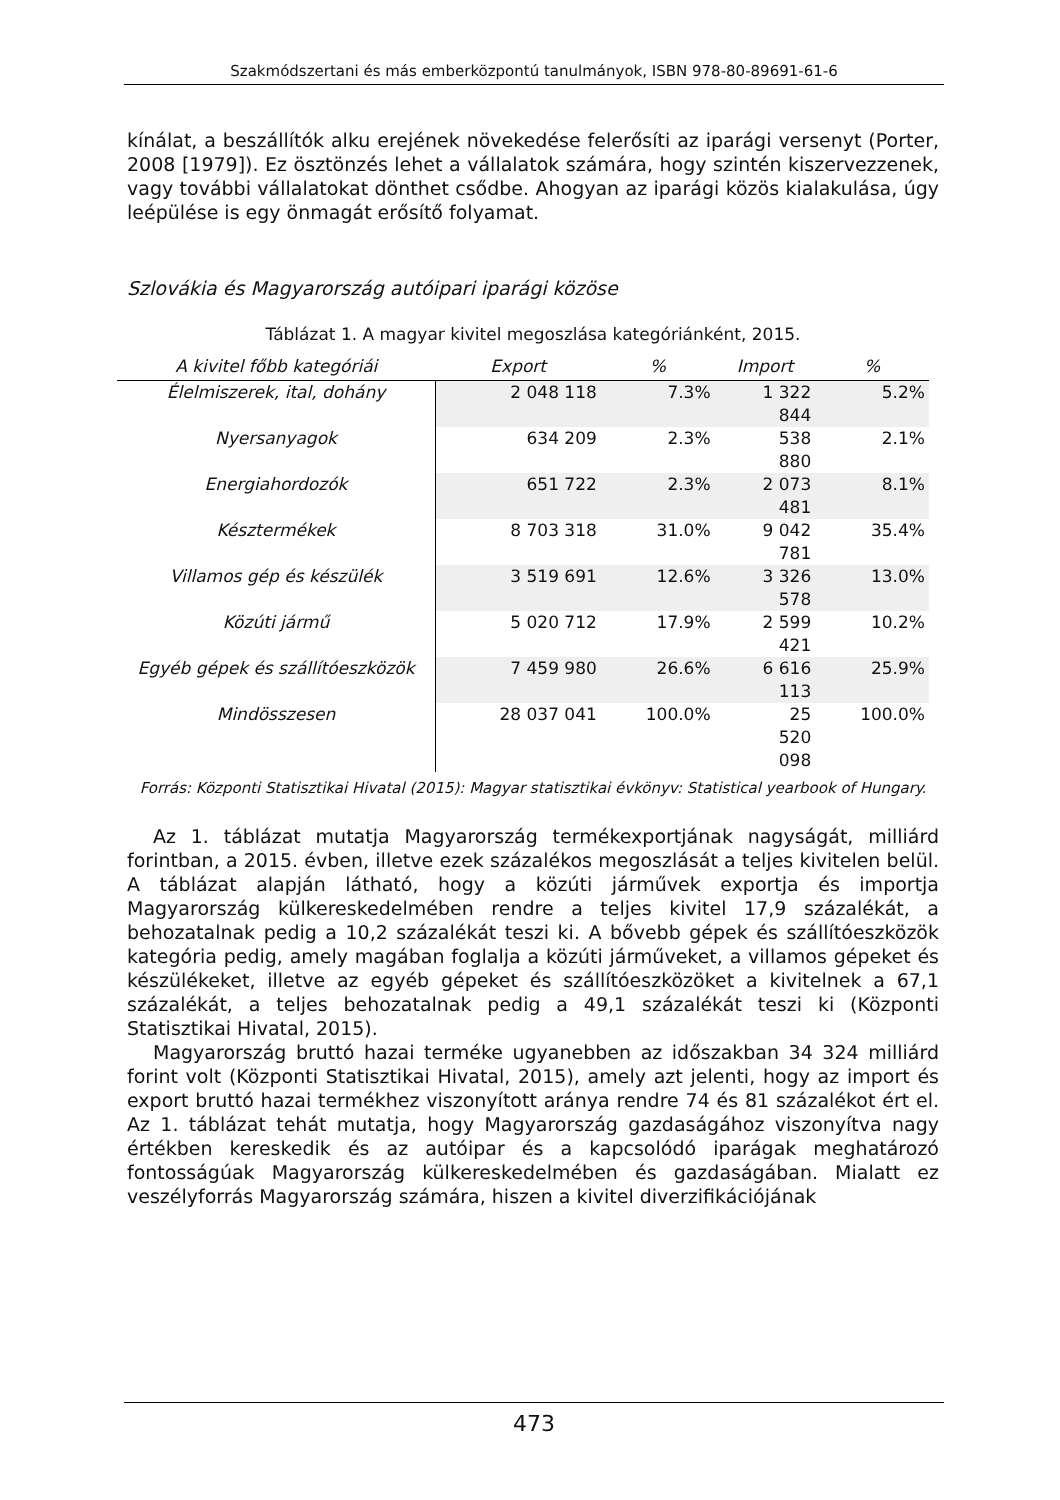Szakmódszertani és más emberközpontú tanulmányok, ISBN 978-80-89691-61-6
kínálat, a beszállítók alku erejének növekedése felerősíti az iparági versenyt (Porter, 2008 [1979]). Ez ösztönzés lehet a vállalatok számára, hogy szintén kiszervezzenek, vagy további vállalatokat dönthet csődbe. Ahogyan az iparági közös kialakulása, úgy leépülése is egy önmagát erősítő folyamat.
Szlovákia és Magyarország autóipari iparági közöse
Táblázat 1. A magyar kivitel megoszlása kategóriánként, 2015.
| A kivitel főbb kategóriái | Export | % | Import | % |
| --- | --- | --- | --- | --- |
| Élelmiszerek, ital, dohány | 2 048 118 | 7.3% | 1 322 844 | 5.2% |
| Nyersanyagok | 634 209 | 2.3% | 538 880 | 2.1% |
| Energiahordozók | 651 722 | 2.3% | 2 073 481 | 8.1% |
| Késztermékek | 8 703 318 | 31.0% | 9 042 781 | 35.4% |
| Villamos gép és készülék | 3 519 691 | 12.6% | 3 326 578 | 13.0% |
| Közúti jármű | 5 020 712 | 17.9% | 2 599 421 | 10.2% |
| Egyéb gépek és szállítóeszközök | 7 459 980 | 26.6% | 6 616 113 | 25.9% |
| Mindösszesen | 28 037 041 | 100.0% | 25 520 098 | 100.0% |
Forrás: Központi Statisztikai Hivatal (2015): Magyar statisztikai évkönyv: Statistical yearbook of Hungary.
Az 1. táblázat mutatja Magyarország termékexportjának nagyságát, milliárd forintban, a 2015. évben, illetve ezek százalékos megoszlását a teljes kivitelen belül. A táblázat alapján látható, hogy a közúti járművek exportja és importja Magyarország külkereskedelmében rendre a teljes kivitel 17,9 százalékát, a behozatalnak pedig a 10,2 százalékát teszi ki. A bővebb gépek és szállítóeszközök kategória pedig, amely magában foglalja a közúti járműveket, a villamos gépeket és készülékeket, illetve az egyéb gépeket és szállítóeszközöket a kivitelnek a 67,1 százalékát, a teljes behozatalnak pedig a 49,1 százalékát teszi ki (Központi Statisztikai Hivatal, 2015).
Magyarország bruttó hazai terméke ugyanebben az időszakban 34 324 milliárd forint volt (Központi Statisztikai Hivatal, 2015), amely azt jelenti, hogy az import és export bruttó hazai termékhez viszonyított aránya rendre 74 és 81 százalékot ért el. Az 1. táblázat tehát mutatja, hogy Magyarország gazdaságához viszonyítva nagy értékben kereskedik és az autóipar és a kapcsolódó iparágak meghatározó fontosságúak Magyarország külkereskedelmében és gazdaságában. Mialatt ez veszélyforrás Magyarország számára, hiszen a kivitel diverzifikációjának
473